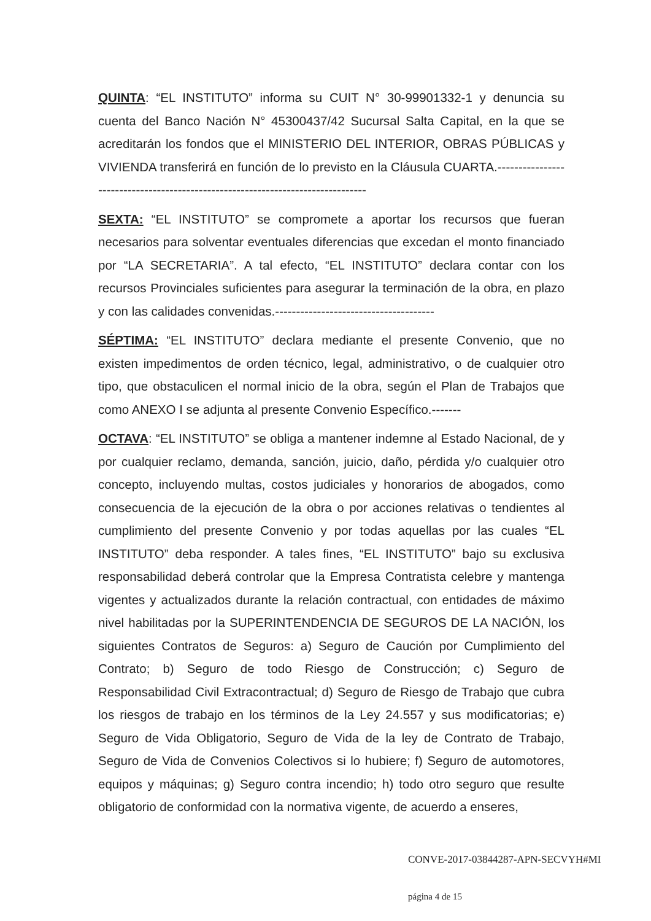QUINTA: “EL INSTITUTO” informa su CUIT N° 30-99901332-1 y denuncia su cuenta del Banco Nación N° 45300437/42 Sucursal Salta Capital, en la que se acreditarán los fondos que el MINISTERIO DEL INTERIOR, OBRAS PÚBLICAS y VIVIENDA transferirá en función de lo previsto en la Cláusula CUARTA.--------------------------------------------------------------------------------
SEXTA: “EL INSTITUTO” se compromete a aportar los recursos que fueran necesarios para solventar eventuales diferencias que excedan el monto financiado por “LA SECRETARIA”. A tal efecto, “EL INSTITUTO” declara contar con los recursos Provinciales suficientes para asegurar la terminación de la obra, en plazo y con las calidades convenidas.--------------------------------------
SÉPTIMA: “EL INSTITUTO” declara mediante el presente Convenio, que no existen impedimentos de orden técnico, legal, administrativo, o de cualquier otro tipo, que obstaculicen el normal inicio de la obra, según el Plan de Trabajos que como ANEXO I se adjunta al presente Convenio Específico.-------
OCTAVA: “EL INSTITUTO” se obliga a mantener indemne al Estado Nacional, de y por cualquier reclamo, demanda, sanción, juicio, daño, pérdida y/o cualquier otro concepto, incluyendo multas, costos judiciales y honorarios de abogados, como consecuencia de la ejecución de la obra o por acciones relativas o tendientes al cumplimiento del presente Convenio y por todas aquellas por las cuales “EL INSTITUTO” deba responder. A tales fines, “EL INSTITUTO” bajo su exclusiva responsabilidad deberá controlar que la Empresa Contratista celebre y mantenga vigentes y actualizados durante la relación contractual, con entidades de máximo nivel habilitadas por la SUPERINTENDENCIA DE SEGUROS DE LA NACIÓN, los siguientes Contratos de Seguros: a) Seguro de Caución por Cumplimiento del Contrato; b) Seguro de todo Riesgo de Construcción; c) Seguro de Responsabilidad Civil Extracontractual; d) Seguro de Riesgo de Trabajo que cubra los riesgos de trabajo en los términos de la Ley 24.557 y sus modificatorias; e) Seguro de Vida Obligatorio, Seguro de Vida de la ley de Contrato de Trabajo, Seguro de Vida de Convenios Colectivos si lo hubiere; f) Seguro de automotores, equipos y máquinas; g) Seguro contra incendio; h) todo otro seguro que resulte obligatorio de conformidad con la normativa vigente, de acuerdo a enseres,
CONVE-2017-03844287-APN-SECVYH#MI
página 4 de 15